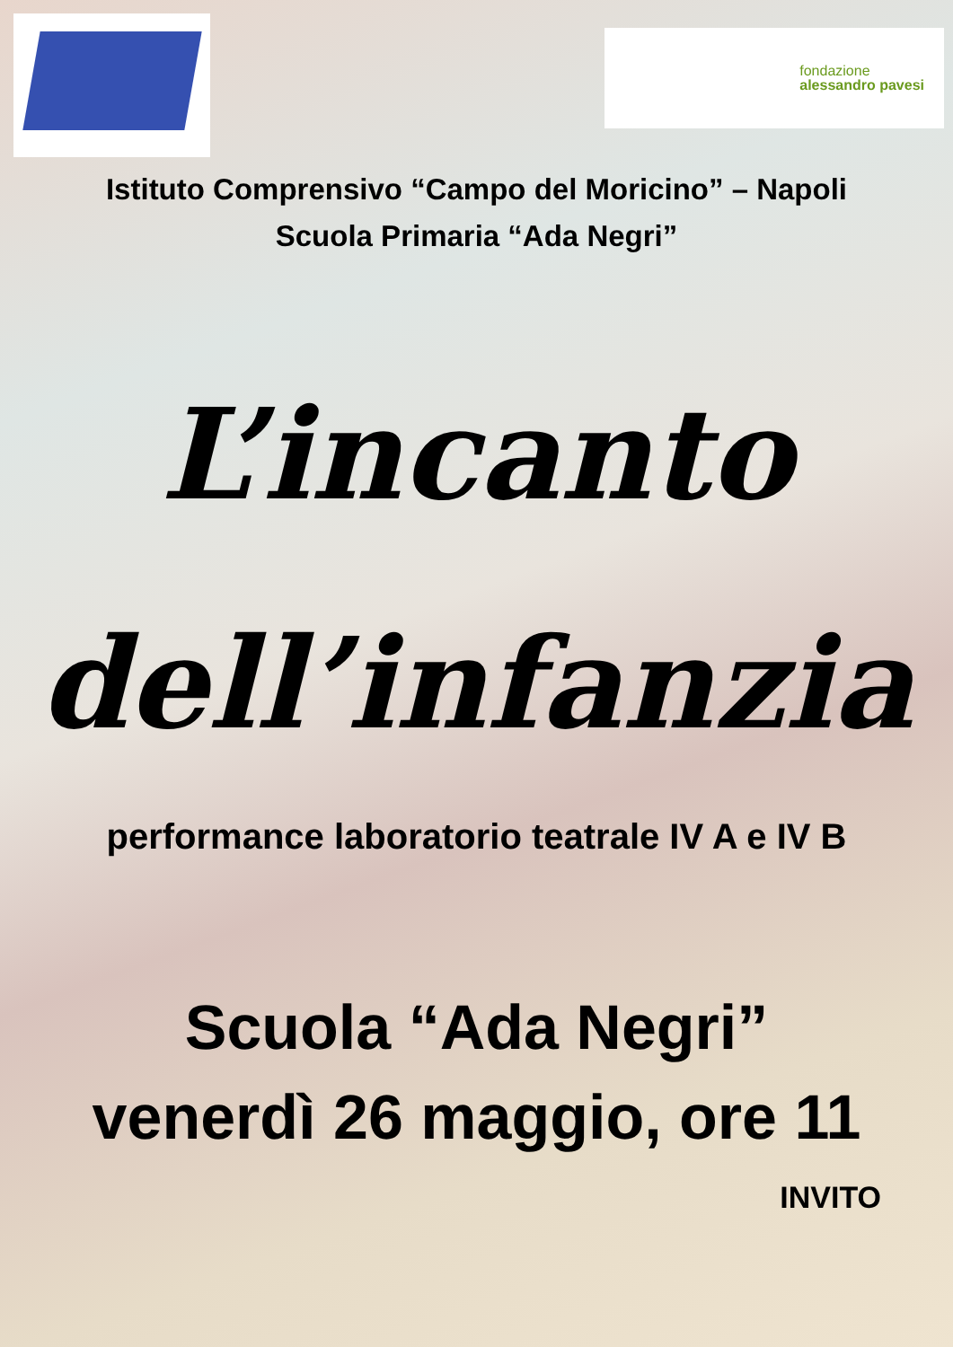fondazione
alessandro pavesi
Istituto Comprensivo “Campo del Moricino” – Napoli
Scuola Primaria “Ada Negri”
L’incanto
dell’infanzia
performance laboratorio teatrale IV A e IV B
Scuola “Ada Negri”
venerdì 26 maggio, ore 11
INVITO